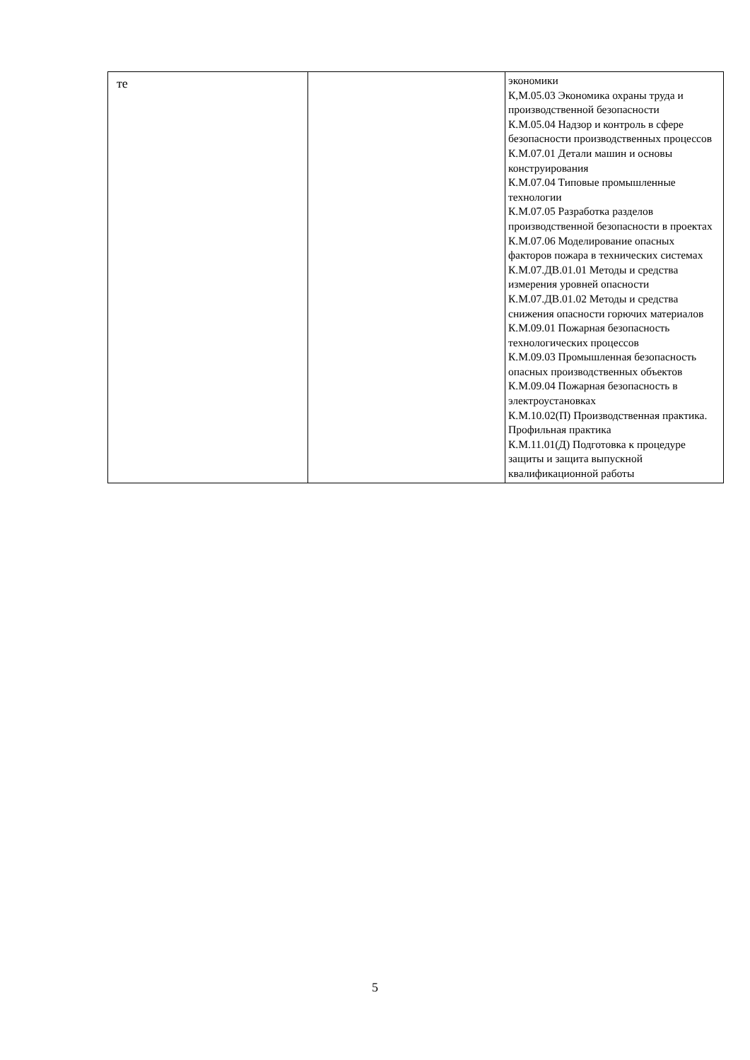| те | | экономики К,М.05.03 Экономика охраны труда и производственной безопасности К.М.05.04 Надзор и контроль в сфере безопасности производственных процессов К.М.07.01 Детали машин и основы конструирования К.М.07.04 Типовые промышленные технологии К.М.07.05 Разработка разделов производственной безопасности в проектах К.М.07.06 Моделирование опасных факторов пожара в технических системах К.М.07.ДВ.01.01 Методы и средства измерения уровней опасности К.М.07.ДВ.01.02 Методы и средства снижения опасности горючих материалов К.М.09.01 Пожарная безопасность технологических процессов К.М.09.03 Промышленная безопасность опасных производственных объектов К.М.09.04 Пожарная безопасность в электроустановках К.М.10.02(П) Производственная практика. Профильная практика К.М.11.01(Д) Подготовка к процедуре защиты и защита выпускной квалификационной работы |
5